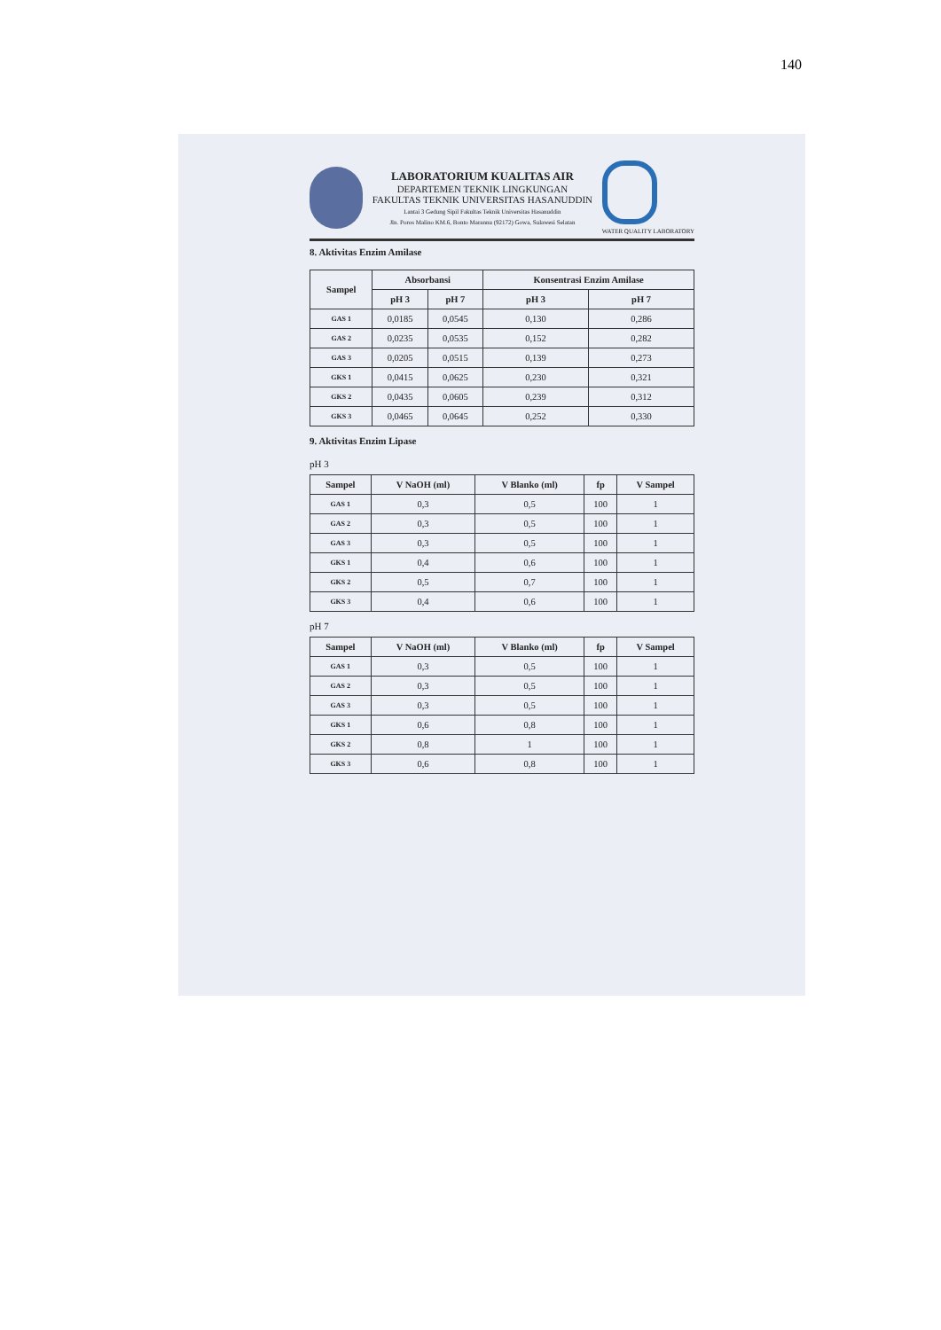140
LABORATORIUM KUALITAS AIR
DEPARTEMEN TEKNIK LINGKUNGAN
FAKULTAS TEKNIK UNIVERSITAS HASANUDDIN
Lantai 3 Gedung Sipil Fakultas Teknik Universitas Hasanuddin
Jln. Poros Malino KM.6, Bonto Marannu (92172) Gowa, Sulawesi Selatan
WATER QUALITY LABORATORY
8. Aktivitas Enzim Amilase
| Sampel | Absorbansi | | Konsentrasi Enzim Amilase | |
| --- | --- | --- | --- | --- |
| | pH 3 | pH 7 | pH 3 | pH 7 |
| GAS 1 | 0,0185 | 0,0545 | 0,130 | 0,286 |
| GAS 2 | 0,0235 | 0,0535 | 0,152 | 0,282 |
| GAS 3 | 0,0205 | 0,0515 | 0,139 | 0,273 |
| GKS 1 | 0,0415 | 0,0625 | 0,230 | 0,321 |
| GKS 2 | 0,0435 | 0,0605 | 0,239 | 0,312 |
| GKS 3 | 0,0465 | 0,0645 | 0,252 | 0,330 |
9. Aktivitas Enzim Lipase
pH 3
| Sampel | V NaOH (ml) | V Blanko (ml) | fp | V Sampel |
| --- | --- | --- | --- | --- |
| GAS 1 | 0,3 | 0,5 | 100 | 1 |
| GAS 2 | 0,3 | 0,5 | 100 | 1 |
| GAS 3 | 0,3 | 0,5 | 100 | 1 |
| GKS 1 | 0,4 | 0,6 | 100 | 1 |
| GKS 2 | 0,5 | 0,7 | 100 | 1 |
| GKS 3 | 0,4 | 0,6 | 100 | 1 |
pH 7
| Sampel | V NaOH (ml) | V Blanko (ml) | fp | V Sampel |
| --- | --- | --- | --- | --- |
| GAS 1 | 0,3 | 0,5 | 100 | 1 |
| GAS 2 | 0,3 | 0,5 | 100 | 1 |
| GAS 3 | 0,3 | 0,5 | 100 | 1 |
| GKS 1 | 0,6 | 0,8 | 100 | 1 |
| GKS 2 | 0,8 | 1 | 100 | 1 |
| GKS 3 | 0,6 | 0,8 | 100 | 1 |